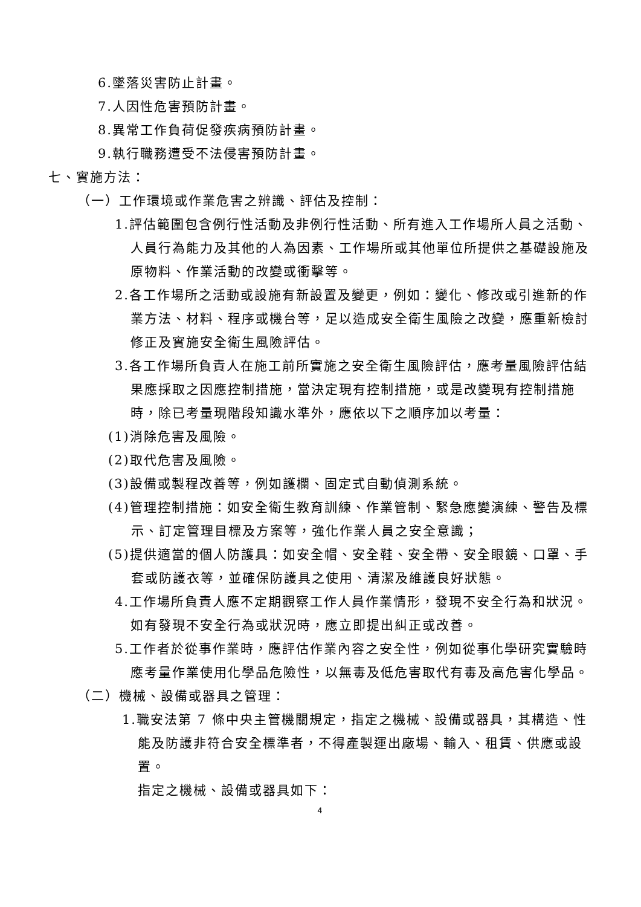6.墜落災害防止計畫。
7.人因性危害預防計畫。
8.異常工作負荷促發疾病預防計畫。
9.執行職務遭受不法侵害預防計畫。
七、實施方法：
（一）工作環境或作業危害之辨識、評估及控制：
1.評估範圍包含例行性活動及非例行性活動、所有進入工作場所人員之活動、人員行為能力及其他的人為因素、工作場所或其他單位所提供之基礎設施及原物料、作業活動的改變或衝擊等。
2.各工作場所之活動或設施有新設置及變更，例如：變化、修改或引進新的作業方法、材料、程序或機台等，足以造成安全衛生風險之改變，應重新檢討修正及實施安全衛生風險評估。
3.各工作場所負責人在施工前所實施之安全衛生風險評估，應考量風險評估結果應採取之因應控制措施，當決定現有控制措施，或是改變現有控制措施時，除已考量現階段知識水準外，應依以下之順序加以考量：
(1)消除危害及風險。
(2)取代危害及風險。
(3)設備或製程改善等，例如護欄、固定式自動偵測系統。
(4)管理控制措施：如安全衛生教育訓練、作業管制、緊急應變演練、警告及標示、訂定管理目標及方案等，強化作業人員之安全意識；
(5)提供適當的個人防護具：如安全帽、安全鞋、安全帶、安全眼鏡、口罩、手套或防護衣等，並確保防護具之使用、清潔及維護良好狀態。
4.工作場所負責人應不定期觀察工作人員作業情形，發現不安全行為和狀況。如有發現不安全行為或狀況時，應立即提出糾正或改善。
5.工作者於從事作業時，應評估作業內容之安全性，例如從事化學研究實驗時應考量作業使用化學品危險性，以無毒及低危害取代有毒及高危害化學品。
（二）機械、設備或器具之管理：
1.職安法第 7 條中央主管機關規定，指定之機械、設備或器具，其構造、性能及防護非符合安全標準者，不得產製運出廠場、輸入、租賃、供應或設置。
指定之機械、設備或器具如下：
4